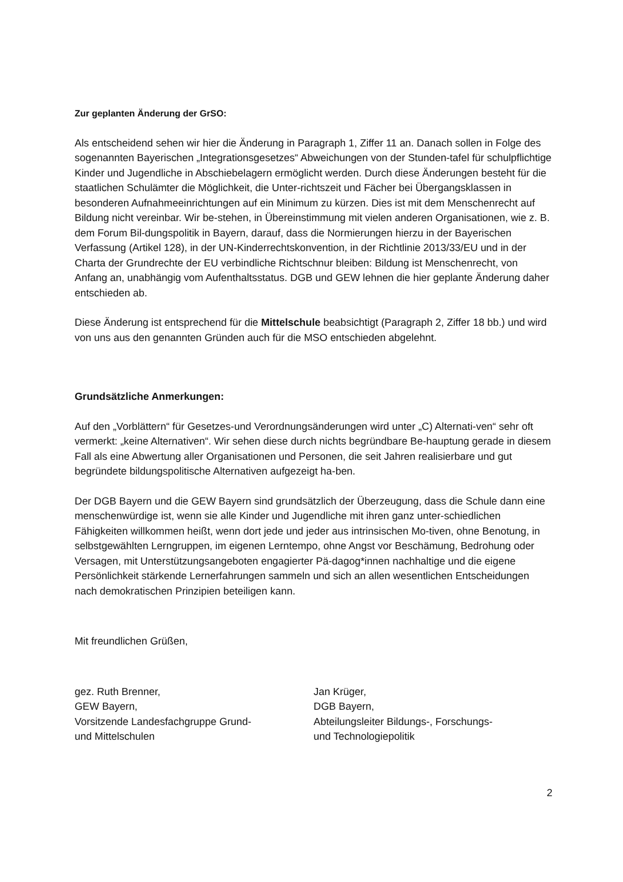Zur geplanten Änderung der GrSO:
Als entscheidend sehen wir hier die Änderung in Paragraph 1, Ziffer 11 an. Danach sollen in Folge des sogenannten Bayerischen „Integrationsgesetzes“ Abweichungen von der Stunden-tafel für schulpflichtige Kinder und Jugendliche in Abschiebelagern ermöglicht werden. Durch diese Änderungen besteht für die staatlichen Schulämter die Möglichkeit, die Unter-richtszeit und Fächer bei Übergangsklassen in besonderen Aufnahmeeinrichtungen auf ein Minimum zu kürzen. Dies ist mit dem Menschenrecht auf Bildung nicht vereinbar. Wir be-stehen, in Übereinstimmung mit vielen anderen Organisationen, wie z. B. dem Forum Bil-dungspolitik in Bayern, darauf, dass die Normierungen hierzu in der Bayerischen Verfassung (Artikel 128), in der UN-Kinderrechtskonvention, in der Richtlinie 2013/33/EU und in der Charta der Grundrechte der EU verbindliche Richtschnur bleiben: Bildung ist Menschenrecht, von Anfang an, unabhängig vom Aufenthaltsstatus. DGB und GEW lehnen die hier geplante Änderung daher entschieden ab.
Diese Änderung ist entsprechend für die Mittelschule beabsichtigt (Paragraph 2, Ziffer 18 bb.) und wird von uns aus den genannten Gründen auch für die MSO entschieden abgelehnt.
Grundsätzliche Anmerkungen:
Auf den „Vorblättern“ für Gesetzes-und Verordnungsänderungen wird unter „C) Alternati-ven“ sehr oft vermerkt: „keine Alternativen“. Wir sehen diese durch nichts begründbare Be-hauptung gerade in diesem Fall als eine Abwertung aller Organisationen und Personen, die seit Jahren realisierbare und gut begründete bildungspolitische Alternativen aufgezeigt ha-ben.
Der DGB Bayern und die GEW Bayern sind grundsätzlich der Überzeugung, dass die Schule dann eine menschenwürdige ist, wenn sie alle Kinder und Jugendliche mit ihren ganz unter-schiedlichen Fähigkeiten willkommen heißt, wenn dort jede und jeder aus intrinsischen Mo-tiven, ohne Benotung, in selbstgewählten Lerngruppen, im eigenen Lerntempo, ohne Angst vor Beschämung, Bedrohung oder Versagen, mit Unterstützungsangeboten engagierter Pä-dagog*innen nachhaltige und die eigene Persönlichkeit stärkende Lernerfahrungen sammeln und sich an allen wesentlichen Entscheidungen nach demokratischen Prinzipien beteiligen kann.
Mit freundlichen Grüßen,
gez. Ruth Brenner,
GEW Bayern,
Vorsitzende Landesfachgruppe Grund-
und Mittelschulen
Jan Krüger,
DGB Bayern,
Abteilungsleiter Bildungs-, Forschungs-
und Technologiepolitik
2